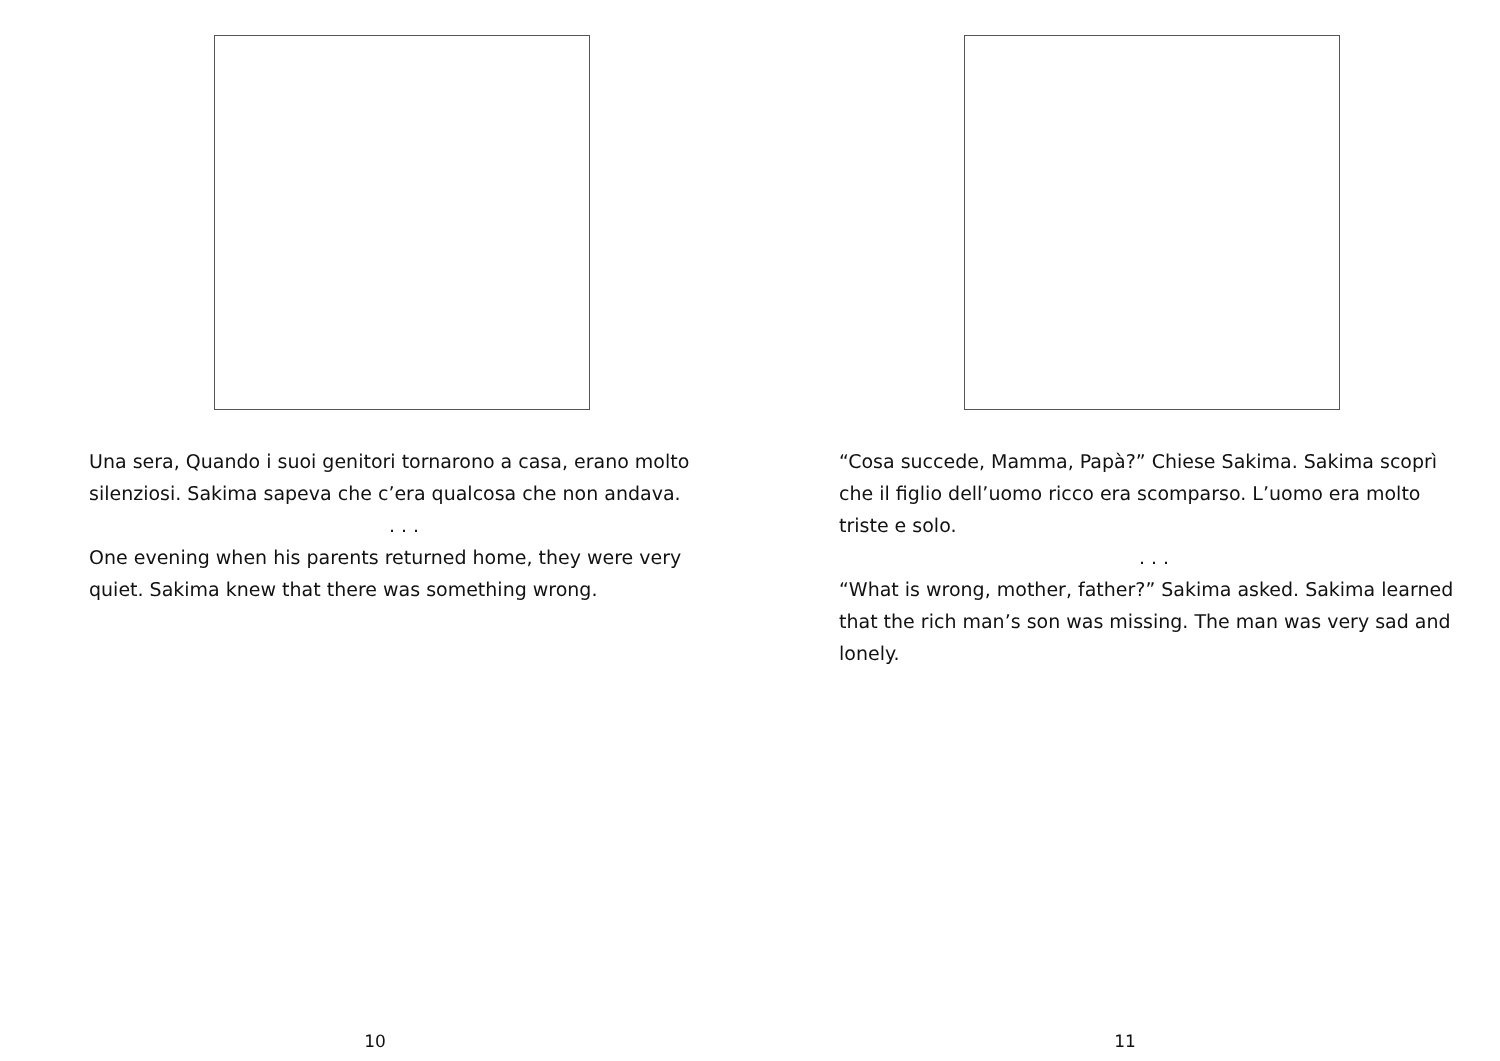Una sera, Quando i suoi genitori tornarono a casa, erano molto silenziosi. Sakima sapeva che c’era qualcosa che non andava.
. . .
One evening when his parents returned home, they were very quiet. Sakima knew that there was something wrong.
10
“Cosa succede, Mamma, Papà?” Chiese Sakima. Sakima scoprì che il figlio dell’uomo ricco era scomparso. L’uomo era molto triste e solo.
. . .
“What is wrong, mother, father?” Sakima asked. Sakima learned that the rich man’s son was missing. The man was very sad and lonely.
11